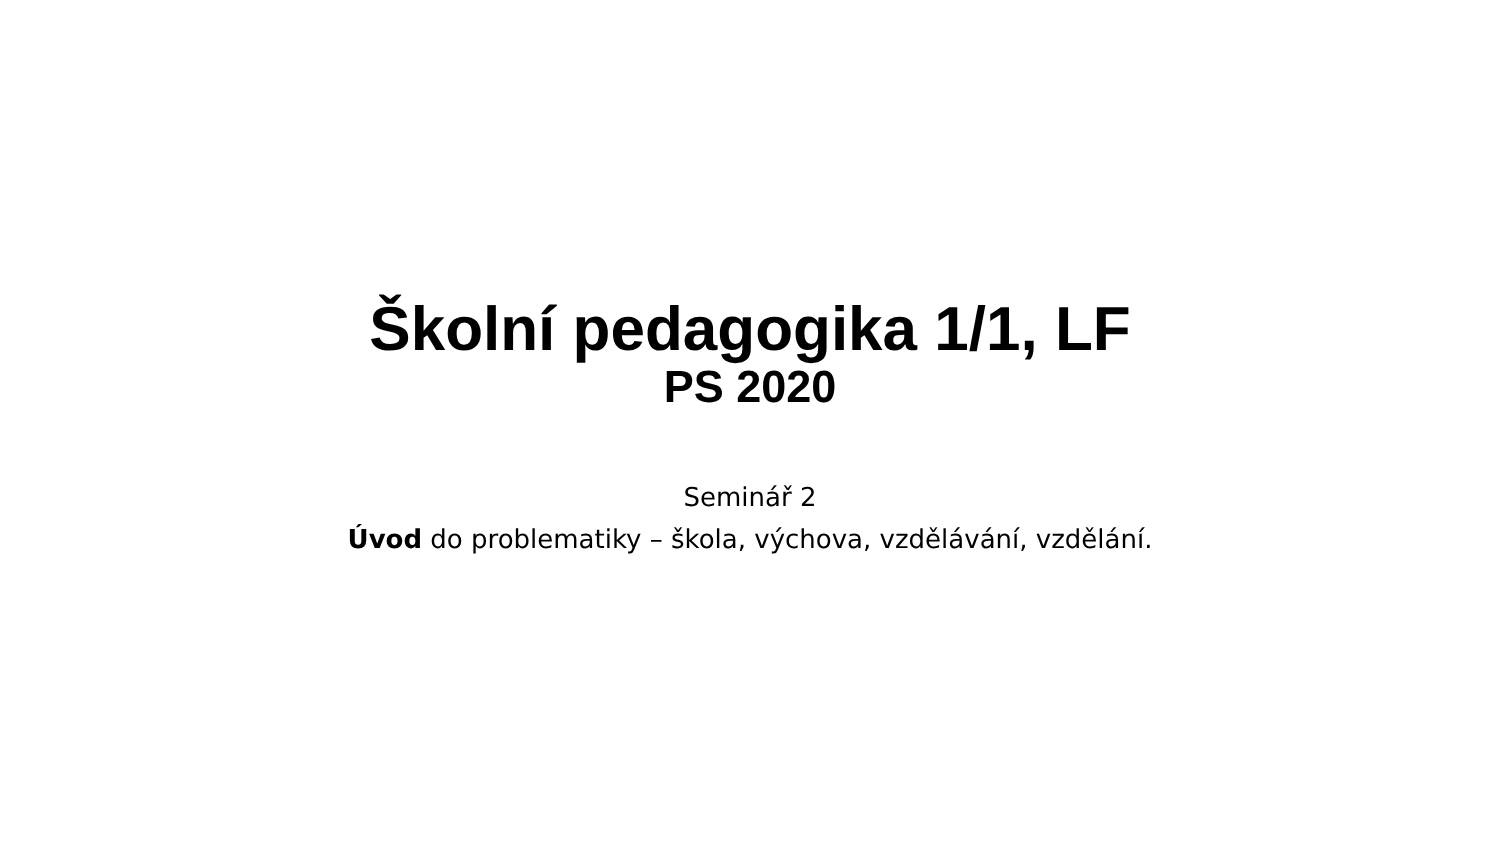Školní pedagogika 1/1, LF
PS 2020
Seminář 2
Úvod do problematiky – škola, výchova, vzdělávání, vzdělání.